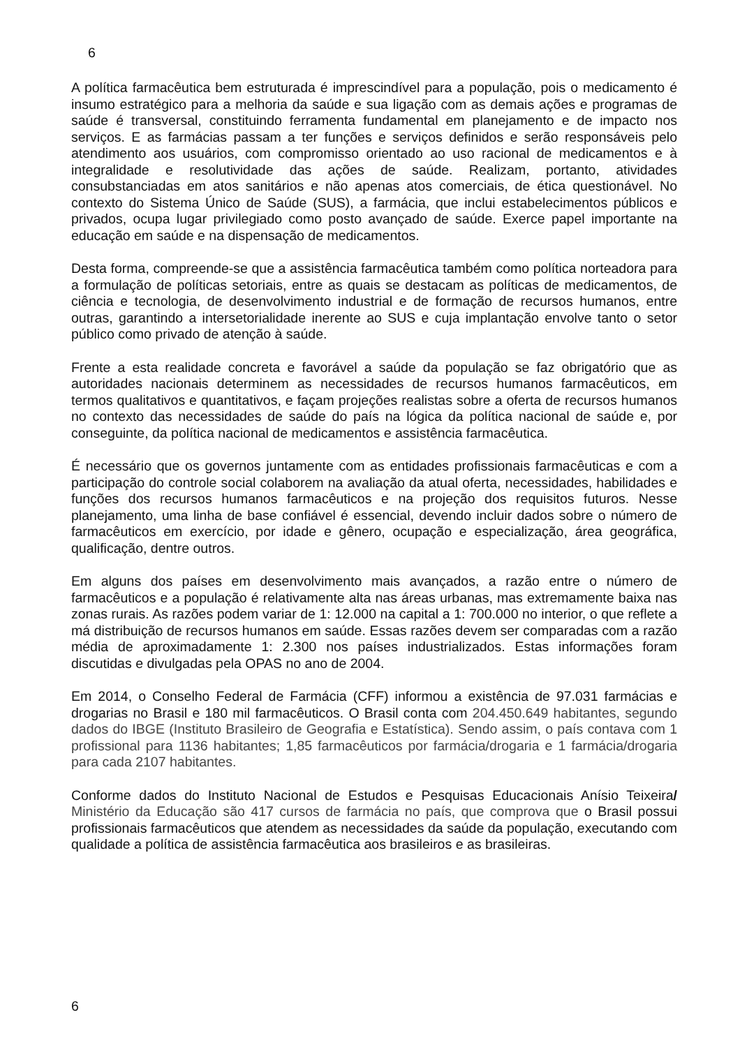6
A política farmacêutica bem estruturada é imprescindível para a população, pois o medicamento é insumo estratégico para a melhoria da saúde e sua ligação com as demais ações e programas de saúde é transversal, constituindo ferramenta fundamental em planejamento e de impacto nos serviços. E as farmácias passam a ter funções e serviços definidos e serão responsáveis pelo atendimento aos usuários, com compromisso orientado ao uso racional de medicamentos e à integralidade e resolutividade das ações de saúde. Realizam, portanto, atividades consubstanciadas em atos sanitários e não apenas atos comerciais, de ética questionável. No contexto do Sistema Único de Saúde (SUS), a farmácia, que inclui estabelecimentos públicos e privados, ocupa lugar privilegiado como posto avançado de saúde. Exerce papel importante na educação em saúde e na dispensação de medicamentos.
Desta forma, compreende-se que a assistência farmacêutica também como política norteadora para a formulação de políticas setoriais, entre as quais se destacam as políticas de medicamentos, de ciência e tecnologia, de desenvolvimento industrial e de formação de recursos humanos, entre outras, garantindo a intersetorialidade inerente ao SUS e cuja implantação envolve tanto o setor público como privado de atenção à saúde.
Frente a esta realidade concreta e favorável a saúde da população se faz obrigatório que as autoridades nacionais determinem as necessidades de recursos humanos farmacêuticos, em termos qualitativos e quantitativos, e façam projeções realistas sobre a oferta de recursos humanos no contexto das necessidades de saúde do país na lógica da política nacional de saúde e, por conseguinte, da política nacional de medicamentos e assistência farmacêutica.
É necessário que os governos juntamente com as entidades profissionais farmacêuticas e com a participação do controle social colaborem na avaliação da atual oferta, necessidades, habilidades e funções dos recursos humanos farmacêuticos e na projeção dos requisitos futuros. Nesse planejamento, uma linha de base confiável é essencial, devendo incluir dados sobre o número de farmacêuticos em exercício, por idade e gênero, ocupação e especialização, área geográfica, qualificação, dentre outros.
Em alguns dos países em desenvolvimento mais avançados, a razão entre o número de farmacêuticos e a população é relativamente alta nas áreas urbanas, mas extremamente baixa nas zonas rurais. As razões podem variar de 1: 12.000 na capital a 1: 700.000 no interior, o que reflete a má distribuição de recursos humanos em saúde. Essas razões devem ser comparadas com a razão média de aproximadamente 1: 2.300 nos países industrializados. Estas informações foram discutidas e divulgadas pela OPAS no ano de 2004.
Em 2014, o Conselho Federal de Farmácia (CFF) informou a existência de 97.031 farmácias e drogarias no Brasil e 180 mil farmacêuticos. O Brasil conta com 204.450.649 habitantes, segundo dados do IBGE (Instituto Brasileiro de Geografia e Estatística). Sendo assim, o país contava com 1 profissional para 1136 habitantes; 1,85 farmacêuticos por farmácia/drogaria e 1 farmácia/drogaria para cada 2107 habitantes.
Conforme dados do Instituto Nacional de Estudos e Pesquisas Educacionais Anísio Teixeira/ Ministério da Educação são 417 cursos de farmácia no país, que comprova que o Brasil possui profissionais farmacêuticos que atendem as necessidades da saúde da população, executando com qualidade a política de assistência farmacêutica aos brasileiros e as brasileiras.
6